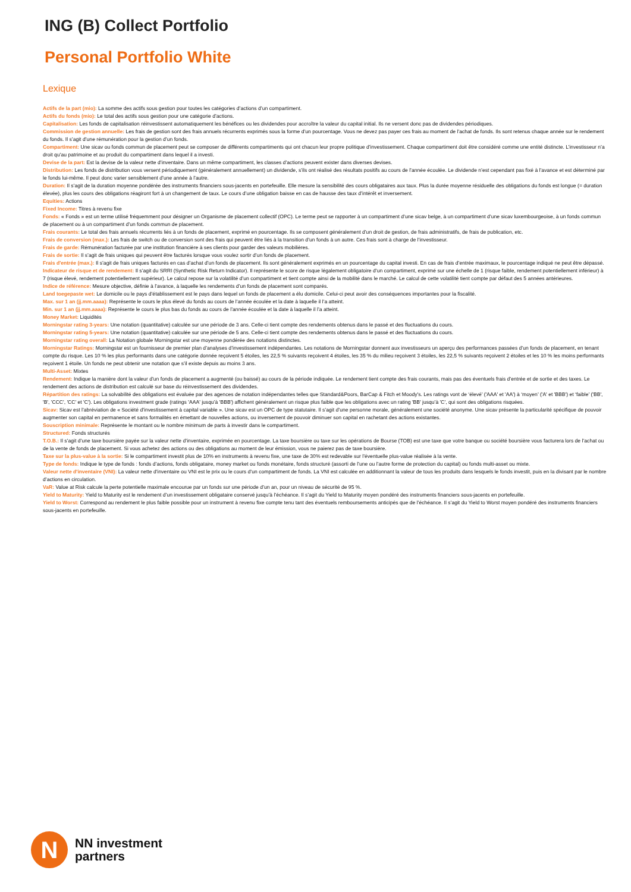ING (B) Collect Portfolio
Personal Portfolio White
Lexique
Actifs de la part (mio): La somme des actifs sous gestion pour toutes les catégories d’actions d’un compartiment.
Actifs du fonds (mio): Le total des actifs sous gestion pour une catégorie d’actions.
Capitalisation: Les fonds de capitalisation réinvestissent automatiquement les bénéfices ou les dividendes pour accroître la valeur du capital initial. Ils ne versent donc pas de dividendes périodiques.
Commission de gestion annuelle: Les frais de gestion sont des frais annuels récurrents exprimés sous la forme d’un pourcentage. Vous ne devez pas payer ces frais au moment de l’achat de fonds. Ils sont retenus chaque année sur le rendement du fonds. Il s’agit d’une rémunération pour la gestion d’un fonds.
Compartiment: Une sicav ou fonds commun de placement peut se composer de différents compartiments qui ont chacun leur propre politique d’investissement. Chaque compartiment doit être considéré comme une entité distincte. L’investisseur n’a droit qu’au patrimoine et au produit du compartiment dans lequel il a investi.
Devise de la part: Est la devise de la valeur nette d’inventaire. Dans un même compartiment, les classes d’actions peuvent exister dans diverses devises.
Distribution: Les fonds de distribution vous versent périodiquement (généralement annuellement) un dividende, s’ils ont réalisé des résultats positifs au cours de l’année écoulée. Le dividende n’est cependant pas fixé à l’avance et est déterminé par le fonds lui-même. Il peut donc varier sensiblement d’une année à l’autre.
Duration: Il s’agit de la duration moyenne pondérée des instruments financiers sous-jacents en portefeuille. Elle mesure la sensibilité des cours obligataires aux taux. Plus la durée moyenne résiduelle des obligations du fonds est longue (= duration élevée), plus les cours des obligations réagiront fort à un changement de taux. Le cours d’une obligation baisse en cas de hausse des taux d’intérêt et inversement.
Equities: Actions
Fixed Income: Titres à revenu fixe
Fonds: « Fonds » est un terme utilisé fréquemment pour désigner un Organisme de placement collectif (OPC). Le terme peut se rapporter à un compartiment d’une sicav belge, à un compartiment d’une sicav luxembourgeoise, à un fonds commun de placement ou à un compartiment d’un fonds commun de placement.
Frais courants: Le total des frais annuels récurrents liés à un fonds de placement, exprimé en pourcentage. Ils se composent généralement d’un droit de gestion, de frais administratifs, de frais de publication, etc.
Frais de conversion (max.): Les frais de switch ou de conversion sont des frais qui peuvent être liés à la transition d’un fonds à un autre. Ces frais sont à charge de l’investisseur.
Frais de garde: Rémunération facturée par une institution financière à ses clients pour garder des valeurs mobilières.
Frais de sortie: Il s’agit de frais uniques qui peuvent être facturés lorsque vous voulez sortir d’un fonds de placement.
Frais d'entrée (max.): Il s’agit de frais uniques facturés en cas d’achat d’un fonds de placement. Ils sont généralement exprimés en un pourcentage du capital investi. En cas de frais d’entrée maximaux, le pourcentage indiqué ne peut être dépassé.
Indicateur de risque et de rendement: Il s’agit du SRRI (Synthetic Risk Return Indicator). Il représente le score de risque légalement obligatoire d’un compartiment, exprimé sur une échelle de 1 (risque faible, rendement potentiellement inférieur) à 7 (risque élevé, rendement potentiellement supérieur). Le calcul repose sur la volatilité d’un compartiment et tient compte ainsi de la mobilité dans le marché. Le calcul de cette volatilité tient compte par défaut des 5 années antérieures.
Indice de référence: Mesure objective, définie à l’avance, à laquelle les rendements d’un fonds de placement sont comparés.
Land toegepaste wet: Le domicile ou le pays d’établissement est le pays dans lequel un fonds de placement a élu domicile. Celui-ci peut avoir des conséquences importantes pour la fiscalité.
Max. sur 1 an (jj.mm.aaaa): Représente le cours le plus élevé du fonds au cours de l’année écoulée et la date à laquelle il l’a atteint.
Min. sur 1 an (jj.mm.aaaa): Représente le cours le plus bas du fonds au cours de l’année écoulée et la date à laquelle il l’a atteint.
Money Market: Liquidités
Morningstar rating 3-years: Une notation (quantitative) calculée sur une période de 3 ans. Celle-ci tient compte des rendements obtenus dans le passé et des fluctuations du cours.
Morningstar rating 5-years: Une notation (quantitative) calculée sur une période de 5 ans. Celle-ci tient compte des rendements obtenus dans le passé et des fluctuations du cours.
Morningstar rating overall: La Notation globale Morningstar est une moyenne pondérée des notations distinctes.
Morningstar Ratings: Morningstar est un fournisseur de premier plan d’analyses d’investissement indépendantes. Les notations de Morningstar donnent aux investisseurs un aperçu des performances passées d’un fonds de placement, en tenant compte du risque. Les 10 % les plus performants dans une catégorie donnée reçoivent 5 étoiles, les 22,5 % suivants reçoivent 4 étoiles, les 35 % du milieu reçoivent 3 étoiles, les 22,5 % suivants reçoivent 2 étoiles et les 10 % les moins performants reçoivent 1 étoile. Un fonds ne peut obtenir une notation que s’il existe depuis au moins 3 ans.
Multi-Asset: Mixtes
Rendement: Indique la manière dont la valeur d’un fonds de placement a augmenté (ou baissé) au cours de la période indiquée. Le rendement tient compte des frais courants, mais pas des éventuels frais d’entrée et de sortie et des taxes. Le rendement des actions de distribution est calculé sur base du réinvestissement des dividendes.
Répartition des ratings: La solvabilité des obligations est évaluée par des agences de notation indépendantes telles que Standard&Poors, BarCap & Fitch et Moody's. Les ratings vont de ‘élevé’ ('AAA' et 'AA') à ‘moyen’ ('A' et 'BBB') et ‘faible’ ('BB', 'B', 'CCC', 'CC' et 'C'). Les obligations investment grade (ratings 'AAA' jusqu’à 'BBB') affichent généralement un risque plus faible que les obligations avec un rating 'BB' jusqu’à 'C', qui sont des obligations risquées.
Sicav: Sicav est l’abréviation de « Société d’investissement à capital variable ». Une sicav est un OPC de type statutaire. Il s’agit d’une personne morale, généralement une société anonyme. Une sicav présente la particularité spécifique de pouvoir augmenter son capital en permanence et sans formalités en émettant de nouvelles actions, ou inversement de pouvoir diminuer son capital en rachetant des actions existantes.
Souscription minimale: Représente le montant ou le nombre minimum de parts à investir dans le compartiment.
Structured: Fonds structurés
T.O.B.: Il s’agit d’une taxe boursière payée sur la valeur nette d’inventaire, exprimée en pourcentage. La taxe boursière ou taxe sur les opérations de Bourse (TOB) est une taxe que votre banque ou société boursière vous facturera lors de l’achat ou de la vente de fonds de placement. Si vous achetez des actions ou des obligations au moment de leur émission, vous ne paierez pas de taxe boursière.
Taxe sur la plus-value à la sortie: Si le compartiment investit plus de 10% en instruments à revenu fixe, une taxe de 30% est redevable sur l’éventuelle plus-value réalisée à la vente.
Type de fonds: Indique le type de fonds : fonds d’actions, fonds obligataire, money market ou fonds monétaire, fonds structuré (assorti de l’une ou l’autre forme de protection du capital) ou fonds multi-asset ou mixte.
Valeur nette d'inventaire (VNI): La valeur nette d’inventaire ou VNI est le prix ou le cours d’un compartiment de fonds. La VNI est calculée en additionnant la valeur de tous les produits dans lesquels le fonds investit, puis en la divisant par le nombre d’actions en circulation.
VaR: Value at Risk calcule la perte potentielle maximale encourue par un fonds sur une période d’un an, pour un niveau de sécurité de 95 %.
Yield to Maturity: Yield to Maturity est le rendement d’un investissement obligataire conservé jusqu’à l’échéance. Il s’agit du Yield to Maturity moyen pondéré des instruments financiers sous-jacents en portefeuille.
Yield to Worst: Correspond au rendement le plus faible possible pour un instrument à revenu fixe compte tenu tant des éventuels remboursements anticipés que de l’échéance. Il s’agit du Yield to Worst moyen pondéré des instruments financiers sous-jacents en portefeuille.
N
NN investment
partners